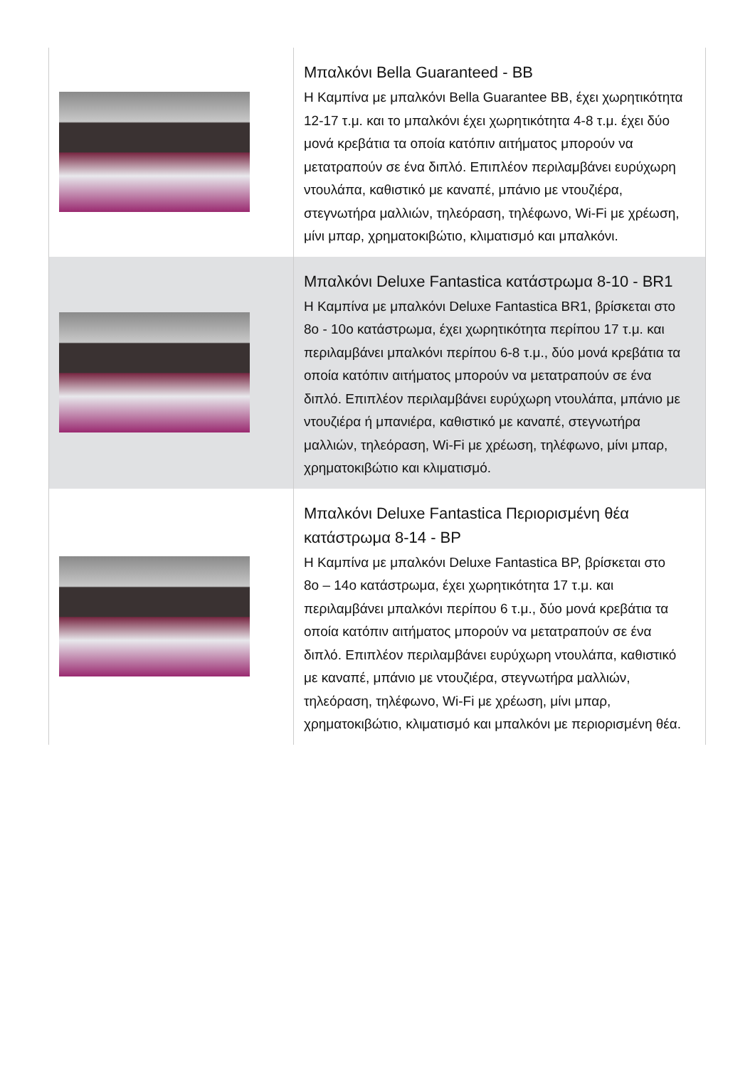| | Μπαλκόνι Bella Guaranteed - BB Η Καμπίνα με μπαλκόνι Bella Guarantee BB, έχει χωρητικότητα 12-17 τ.μ. και το μπαλκόνι έχει χωρητικότητα 4-8 τ.μ. έχει δύο μονά κρεβάτια τα οποία κατόπιν αιτήματος μπορούν να μετατραπούν σε ένα διπλό. Επιπλέον περιλαμβάνει ευρύχωρη ντουλάπα, καθιστικό με καναπέ, μπάνιο με ντουζιέρα, στεγνωτήρα μαλλιών, τηλεόραση, τηλέφωνο, Wi-Fi με χρέωση, μίνι μπαρ, χρηματοκιβώτιο, κλιματισμό και μπαλκόνι. |
| | Μπαλκόνι Deluxe Fantastica κατάστρωμα 8-10 - BR1 Η Καμπίνα με μπαλκόνι Deluxe Fantastica BR1, βρίσκεται στο 8ο - 10ο κατάστρωμα, έχει χωρητικότητα περίπου 17 τ.μ. και περιλαμβάνει μπαλκόνι περίπου 6-8 τ.μ., δύο μονά κρεβάτια τα οποία κατόπιν αιτήματος μπορούν να μετατραπούν σε ένα διπλό. Επιπλέον περιλαμβάνει ευρύχωρη ντουλάπα, μπάνιο με ντουζιέρα ή μπανιέρα, καθιστικό με καναπέ, στεγνωτήρα μαλλιών, τηλεόραση, Wi-Fi με χρέωση, τηλέφωνο, μίνι μπαρ, χρηματοκιβώτιο και κλιματισμό. |
| | Μπαλκόνι Deluxe Fantastica Περιορισμένη θέα κατάστρωμα 8-14 - BP Η Καμπίνα με μπαλκόνι Deluxe Fantastica BP, βρίσκεται στο 8ο – 14ο κατάστρωμα, έχει χωρητικότητα 17 τ.μ. και περιλαμβάνει μπαλκόνι περίπου 6 τ.μ., δύο μονά κρεβάτια τα οποία κατόπιν αιτήματος μπορούν να μετατραπούν σε ένα διπλό. Επιπλέον περιλαμβάνει ευρύχωρη ντουλάπα, καθιστικό με καναπέ, μπάνιο με ντουζιέρα, στεγνωτήρα μαλλιών, τηλεόραση, τηλέφωνο, Wi-Fi με χρέωση, μίνι μπαρ, χρηματοκιβώτιο, κλιματισμό και μπαλκόνι με περιορισμένη θέα. |